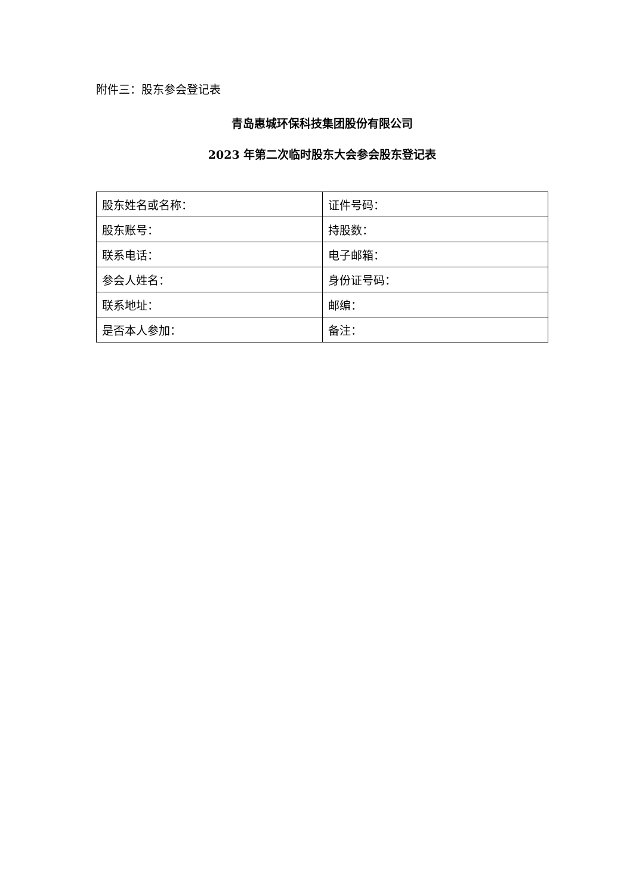附件三：股东参会登记表
青岛惠城环保科技集团股份有限公司
2023 年第二次临时股东大会参会股东登记表
| 股东姓名或名称： | 证件号码： |
| 股东账号： | 持股数： |
| 联系电话： | 电子邮箱： |
| 参会人姓名： | 身份证号码： |
| 联系地址： | 邮编： |
| 是否本人参加： | 备注： |